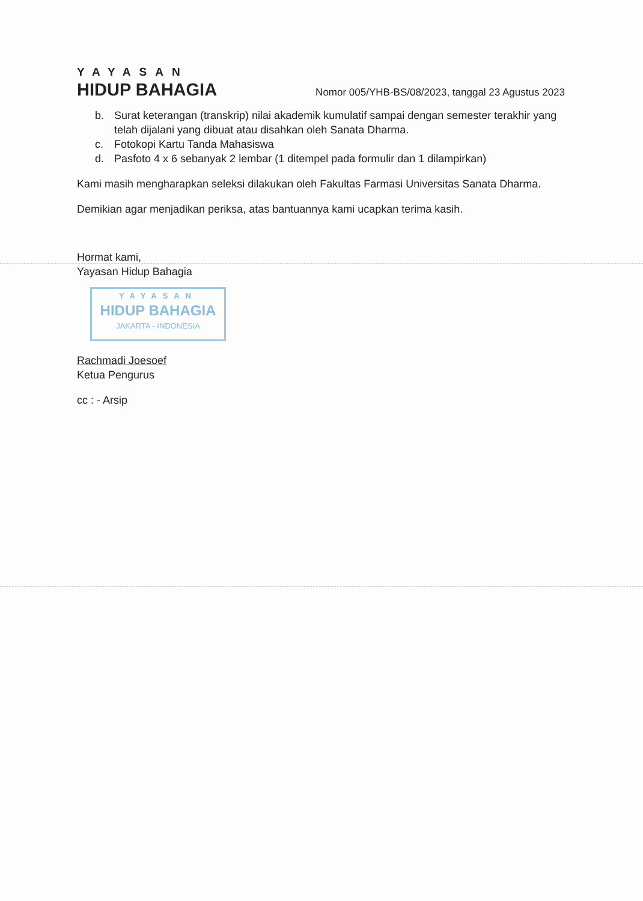YAYASAN
HIDUP BAHAGIA
Nomor 005/YHB-BS/08/2023, tanggal 23 Agustus 2023
b. Surat keterangan (transkrip) nilai akademik kumulatif sampai dengan semester terakhir yang telah dijalani yang dibuat atau disahkan oleh Sanata Dharma.
c. Fotokopi Kartu Tanda Mahasiswa
d. Pasfoto 4 x 6 sebanyak 2 lembar (1 ditempel pada formulir dan 1 dilampirkan)
Kami masih mengharapkan seleksi dilakukan oleh Fakultas Farmasi Universitas Sanata Dharma.
Demikian agar menjadikan periksa, atas bantuannya kami ucapkan terima kasih.
Hormat kami,
Yayasan Hidup Bahagia
YAYASAN
HIDUP BAHAGIA
JAKARTA - INDONESIA
Rachmadi Joesoef
Ketua Pengurus
cc : - Arsip